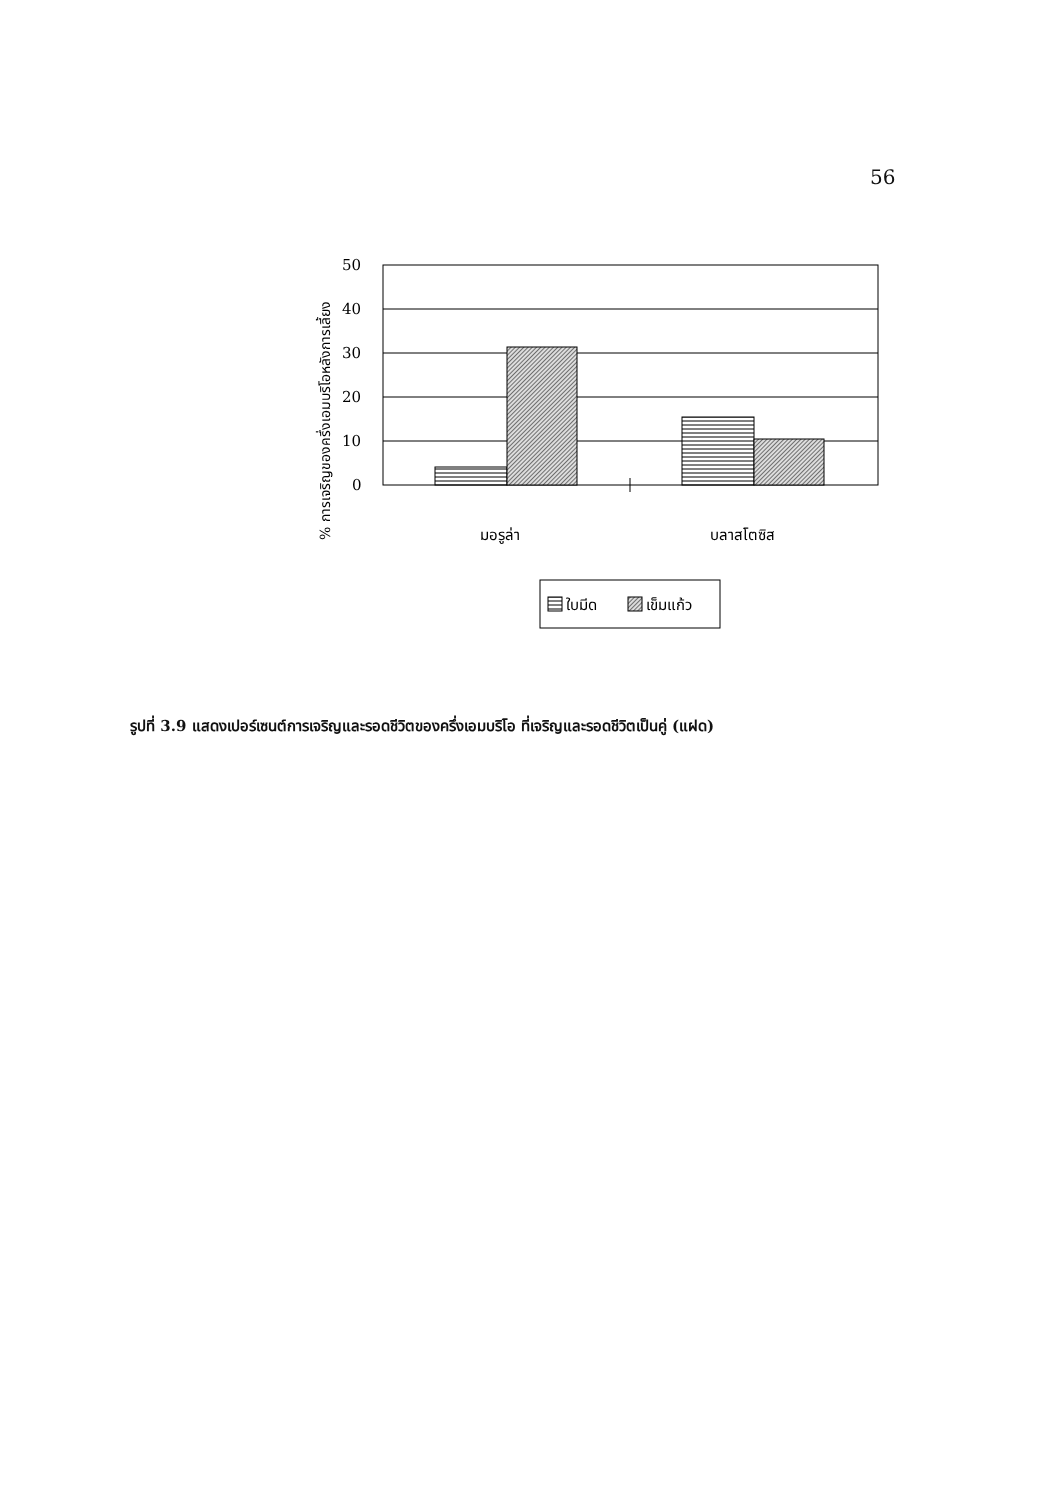56
% การเจริญของครึ่งเอมบริโอหลังการเลี้ยง
50
40
30
20
10
0
มอรูล่า
บลาสโตซิส
ใบมีด
เข็มแก้ว
รูปที่ 3.9 แสดงเปอร์เซนต์การเจริญและรอดชีวิตของครึ่งเอมบริโอ ที่เจริญและรอดชีวิตเป็นคู่ (แฝด)